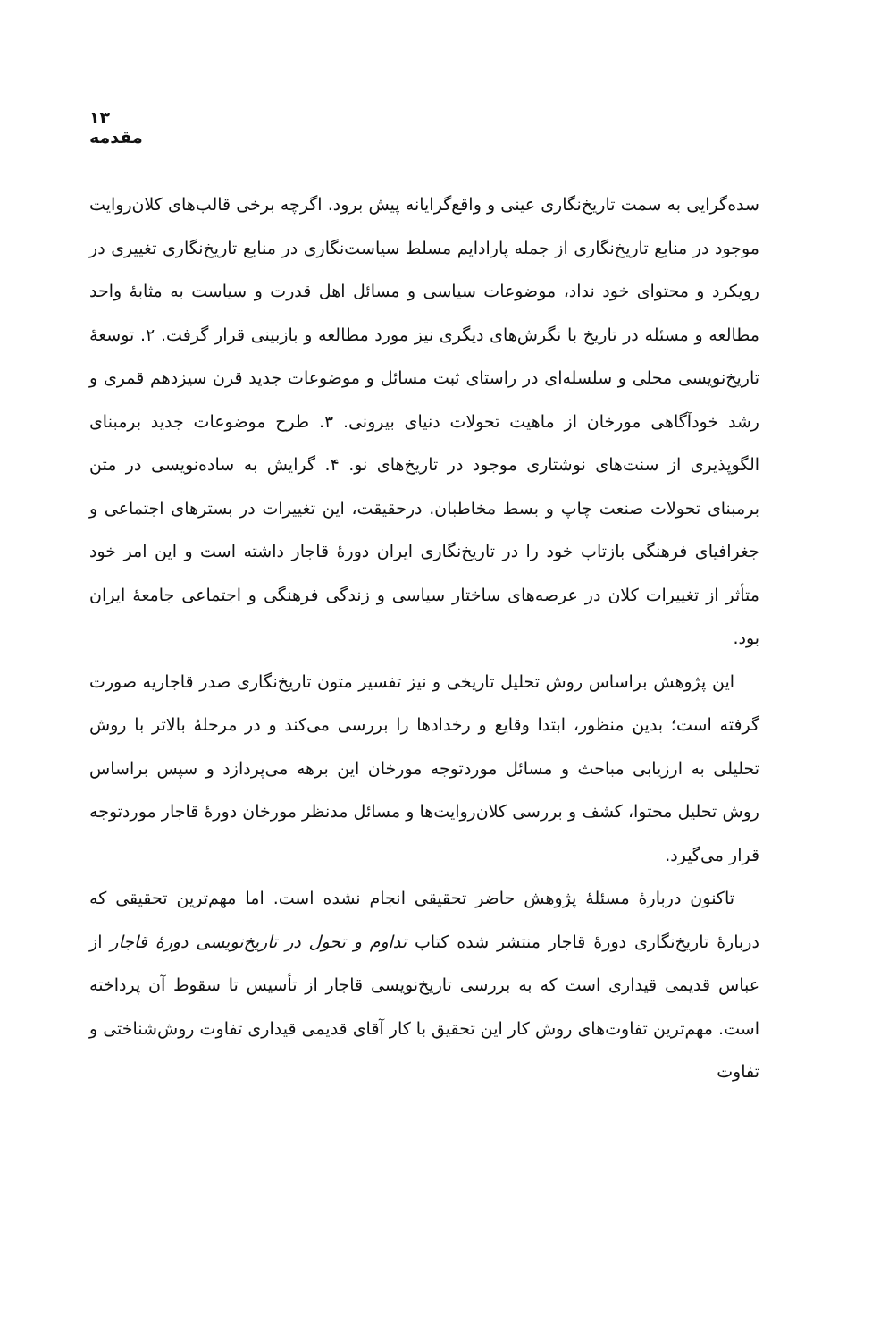۱۳ مقدمه
سده‌گرایی به سمت تاریخ‌نگاری عینی و واقع‌گرایانه پیش برود. اگرچه برخی قالب‌های کلان‌روایت موجود در منابع تاریخ‌نگاری از جمله پارادایم مسلط سیاست‌نگاری در منابع تاریخ‌نگاری تغییری در رویکرد و محتوای خود نداد، موضوعات سیاسی و مسائل اهل قدرت و سیاست به مثابهٔ واحد مطالعه و مسئله در تاریخ با نگرش‌های دیگری نیز مورد مطالعه و بازبینی قرار گرفت. ۲. توسعهٔ تاریخ‌نویسی محلی و سلسله‌ای در راستای ثبت مسائل و موضوعات جدید قرن سیزدهم قمری و رشد خودآگاهی مورخان از ماهیت تحولات دنیای بیرونی. ۳. طرح موضوعات جدید برمبنای الگوپذیری از سنت‌های نوشتاری موجود در تاریخ‌های نو. ۴. گرایش به ساده‌نویسی در متن برمبنای تحولات صنعت چاپ و بسط مخاطبان. درحقیقت، این تغییرات در بسترهای اجتماعی و جغرافیای فرهنگی بازتاب خود را در تاریخ‌نگاری ایران دورهٔ قاجار داشته است و این امر خود متأثر از تغییرات کلان در عرصه‌های ساختار سیاسی و زندگی فرهنگی و اجتماعی جامعهٔ ایران بود.
این پژوهش براساس روش تحلیل تاریخی و نیز تفسیر متون تاریخ‌نگاری صدر قاجاریه صورت گرفته است؛ بدین منظور، ابتدا وقایع و رخدادها را بررسی می‌کند و در مرحلهٔ بالاتر با روش تحلیلی به ارزیابی مباحث و مسائل موردتوجه مورخان این برهه می‌پردازد و سپس براساس روش تحلیل محتوا، کشف و بررسی کلان‌روایت‌ها و مسائل مدنظر مورخان دورهٔ قاجار موردتوجه قرار می‌گیرد.
تاکنون دربارهٔ مسئلهٔ پژوهش حاضر تحقیقی انجام نشده است. اما مهم‌ترین تحقیقی که دربارهٔ تاریخ‌نگاری دورهٔ قاجار منتشر شده کتاب تداوم و تحول در تاریخ‌نویسی دورهٔ قاجار از عباس قدیمی قیداری است که به بررسی تاریخ‌نویسی قاجار از تأسیس تا سقوط آن پرداخته است. مهم‌ترین تفاوت‌های روش کار این تحقیق با کار آقای قدیمی قیداری تفاوت روش‌شناختی و تفاوت